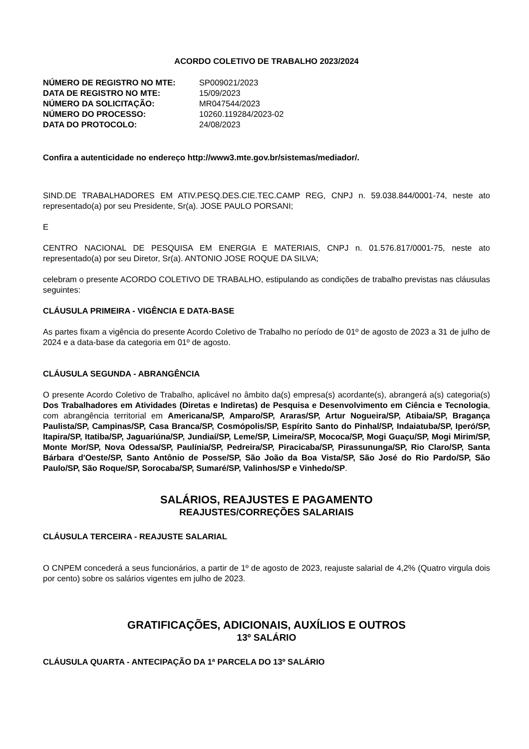ACORDO COLETIVO DE TRABALHO 2023/2024
| NÚMERO DE REGISTRO NO MTE: | SP009021/2023 |
| DATA DE REGISTRO NO MTE: | 15/09/2023 |
| NÚMERO DA SOLICITAÇÃO: | MR047544/2023 |
| NÚMERO DO PROCESSO: | 10260.119284/2023-02 |
| DATA DO PROTOCOLO: | 24/08/2023 |
Confira a autenticidade no endereço http://www3.mte.gov.br/sistemas/mediador/.
SIND.DE TRABALHADORES EM ATIV.PESQ.DES.CIE.TEC.CAMP REG, CNPJ n. 59.038.844/0001-74, neste ato representado(a) por seu Presidente, Sr(a). JOSE PAULO PORSANI;
E
CENTRO NACIONAL DE PESQUISA EM ENERGIA E MATERIAIS, CNPJ n. 01.576.817/0001-75, neste ato representado(a) por seu Diretor, Sr(a). ANTONIO JOSE ROQUE DA SILVA;
celebram o presente ACORDO COLETIVO DE TRABALHO, estipulando as condições de trabalho previstas nas cláusulas seguintes:
CLÁUSULA PRIMEIRA - VIGÊNCIA E DATA-BASE
As partes fixam a vigência do presente Acordo Coletivo de Trabalho no período de 01º de agosto de 2023 a 31 de julho de 2024 e a data-base da categoria em 01º de agosto.
CLÁUSULA SEGUNDA - ABRANGÊNCIA
O presente Acordo Coletivo de Trabalho, aplicável no âmbito da(s) empresa(s) acordante(s), abrangerá a(s) categoria(s) Dos Trabalhadores em Atividades (Diretas e Indiretas) de Pesquisa e Desenvolvimento em Ciência e Tecnologia, com abrangência territorial em Americana/SP, Amparo/SP, Araras/SP, Artur Nogueira/SP, Atibaia/SP, Bragança Paulista/SP, Campinas/SP, Casa Branca/SP, Cosmópolis/SP, Espírito Santo do Pinhal/SP, Indaiatuba/SP, Iperó/SP, Itapira/SP, Itatiba/SP, Jaguariúna/SP, Jundiaí/SP, Leme/SP, Limeira/SP, Mococa/SP, Mogi Guaçu/SP, Mogi Mirim/SP, Monte Mor/SP, Nova Odessa/SP, Paulínia/SP, Pedreira/SP, Piracicaba/SP, Pirassununga/SP, Rio Claro/SP, Santa Bárbara d'Oeste/SP, Santo Antônio de Posse/SP, São João da Boa Vista/SP, São José do Rio Pardo/SP, São Paulo/SP, São Roque/SP, Sorocaba/SP, Sumaré/SP, Valinhos/SP e Vinhedo/SP.
SALÁRIOS, REAJUSTES E PAGAMENTO
REAJUSTES/CORREÇÕES SALARIAIS
CLÁUSULA TERCEIRA - REAJUSTE SALARIAL
O CNPEM concederá a seus funcionários, a partir de 1º de agosto de 2023, reajuste salarial de 4,2% (Quatro virgula dois por cento) sobre os salários vigentes em julho de 2023.
GRATIFICAÇÕES, ADICIONAIS, AUXÍLIOS E OUTROS
13º SALÁRIO
CLÁUSULA QUARTA - ANTECIPAÇÃO DA 1ª PARCELA DO 13º SALÁRIO